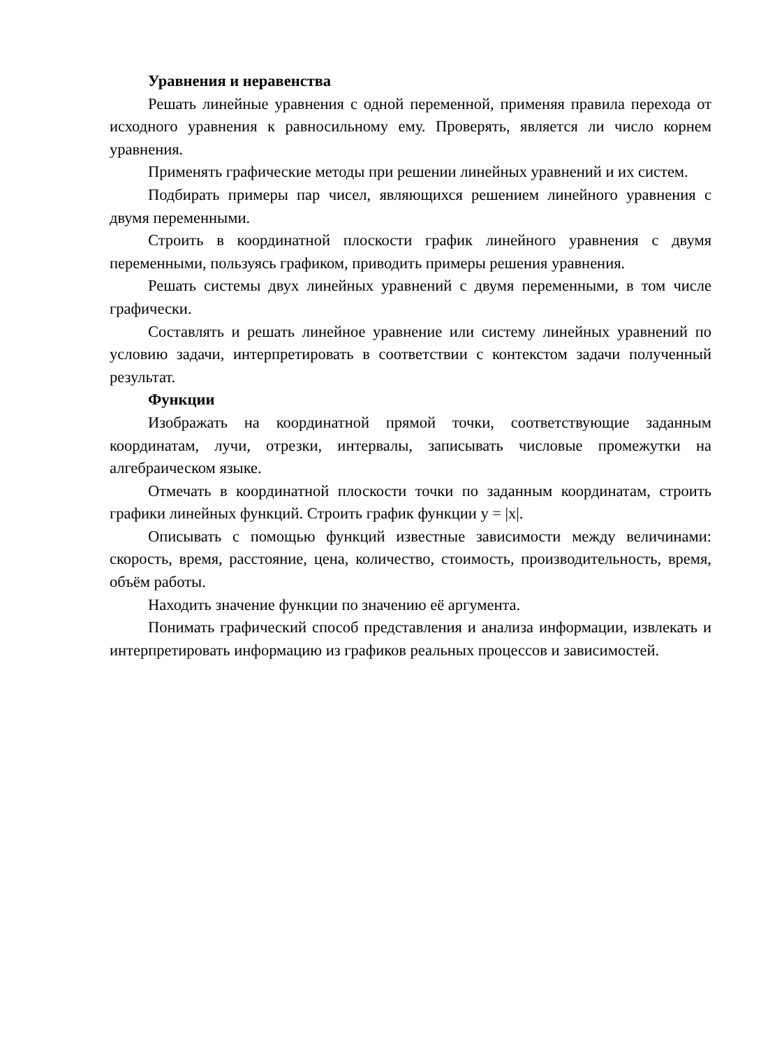Уравнения и неравенства
Решать линейные уравнения с одной переменной, применяя правила перехода от исходного уравнения к равносильному ему. Проверять, является ли число корнем уравнения.
Применять графические методы при решении линейных уравнений и их систем.
Подбирать примеры пар чисел, являющихся решением линейного уравнения с двумя переменными.
Строить в координатной плоскости график линейного уравнения с двумя переменными, пользуясь графиком, приводить примеры решения уравнения.
Решать системы двух линейных уравнений с двумя переменными, в том числе графически.
Составлять и решать линейное уравнение или систему линейных уравнений по условию задачи, интерпретировать в соответствии с контекстом задачи полученный результат.
Функции
Изображать на координатной прямой точки, соответствующие заданным координатам, лучи, отрезки, интервалы, записывать числовые промежутки на алгебраическом языке.
Отмечать в координатной плоскости точки по заданным координатам, строить графики линейных функций. Строить график функции y = |x|.
Описывать с помощью функций известные зависимости между величинами: скорость, время, расстояние, цена, количество, стоимость, производительность, время, объём работы.
Находить значение функции по значению её аргумента.
Понимать графический способ представления и анализа информации, извлекать и интерпретировать информацию из графиков реальных процессов и зависимостей.